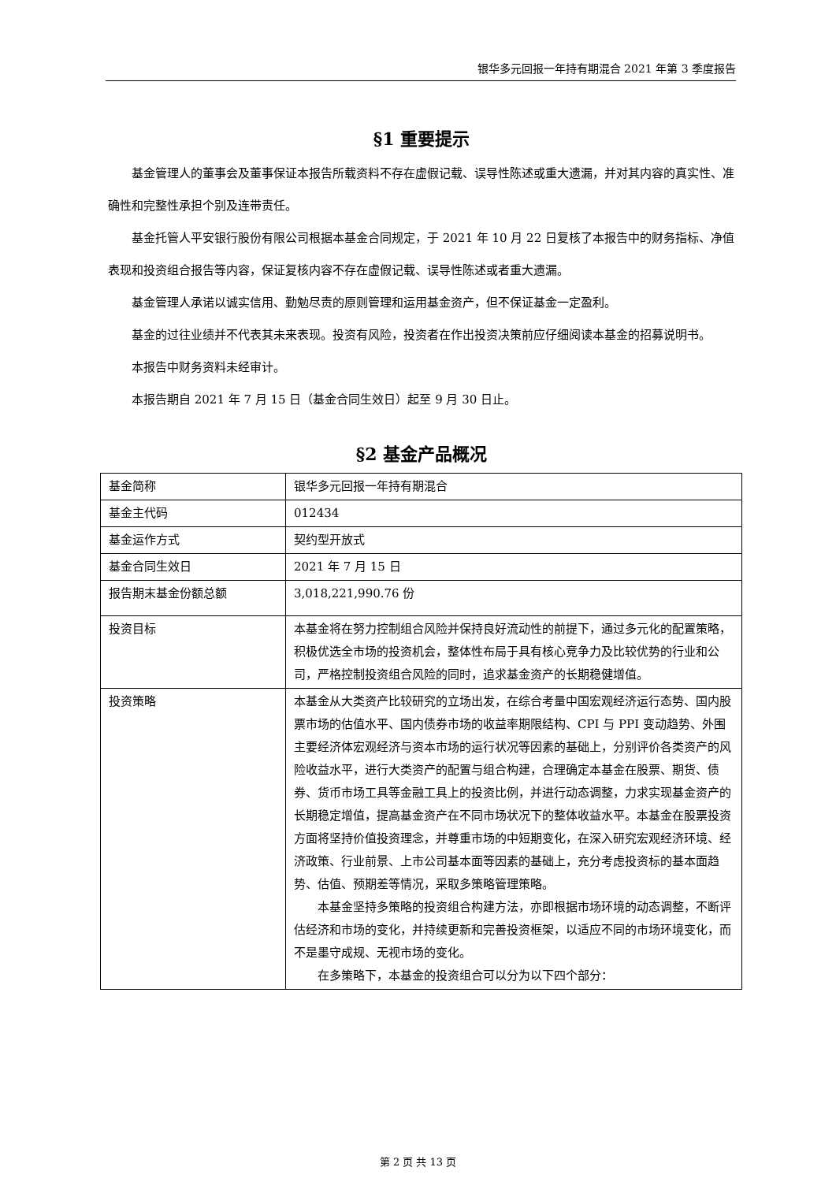银华多元回报一年持有期混合 2021 年第 3 季度报告
§1 重要提示
基金管理人的董事会及董事保证本报告所载资料不存在虚假记载、误导性陈述或重大遗漏，并对其内容的真实性、准确性和完整性承担个别及连带责任。
基金托管人平安银行股份有限公司根据本基金合同规定，于 2021 年 10 月 22 日复核了本报告中的财务指标、净值表现和投资组合报告等内容，保证复核内容不存在虚假记载、误导性陈述或者重大遗漏。
基金管理人承诺以诚实信用、勤勉尽责的原则管理和运用基金资产，但不保证基金一定盈利。
基金的过往业绩并不代表其未来表现。投资有风险，投资者在作出投资决策前应仔细阅读本基金的招募说明书。
本报告中财务资料未经审计。
本报告期自 2021 年 7 月 15 日（基金合同生效日）起至 9 月 30 日止。
§2 基金产品概况
| 基金简称 | 银华多元回报一年持有期混合 |
| 基金主代码 | 012434 |
| 基金运作方式 | 契约型开放式 |
| 基金合同生效日 | 2021 年 7 月 15 日 |
| 报告期末基金份额总额 | 3,018,221,990.76 份 |
| 投资目标 | 本基金将在努力控制组合风险并保持良好流动性的前提下，通过多元化的配置策略，积极优选全市场的投资机会，整体性布局于具有核心竞争力及比较优势的行业和公司，严格控制投资组合风险的同时，追求基金资产的长期稳健增值。 |
| 投资策略 | 本基金从大类资产比较研究的立场出发，在综合考量中国宏观经济运行态势、国内股票市场的估值水平、国内债券市场的收益率期限结构、CPI 与 PPI 变动趋势、外围主要经济体宏观经济与资本市场的运行状况等因素的基础上，分别评价各类资产的风险收益水平，进行大类资产的配置与组合构建，合理确定本基金在股票、期货、债券、货币市场工具等金融工具上的投资比例，并进行动态调整，力求实现基金资产的长期稳定增值，提高基金资产在不同市场状况下的整体收益水平。本基金在股票投资方面将坚持价值投资理念，并尊重市场的中短期变化，在深入研究宏观经济环境、经济政策、行业前景、上市公司基本面等因素的基础上，充分考虑投资标的基本面趋势、估值、预期差等情况，采取多策略管理策略。 本基金坚持多策略的投资组合构建方法，亦即根据市场环境的动态调整，不断评估经济和市场的变化，并持续更新和完善投资框架，以适应不同的市场环境变化，而不是墨守成规、无视市场的变化。 在多策略下，本基金的投资组合可以分为以下四个部分： |
第 2 页 共 13 页